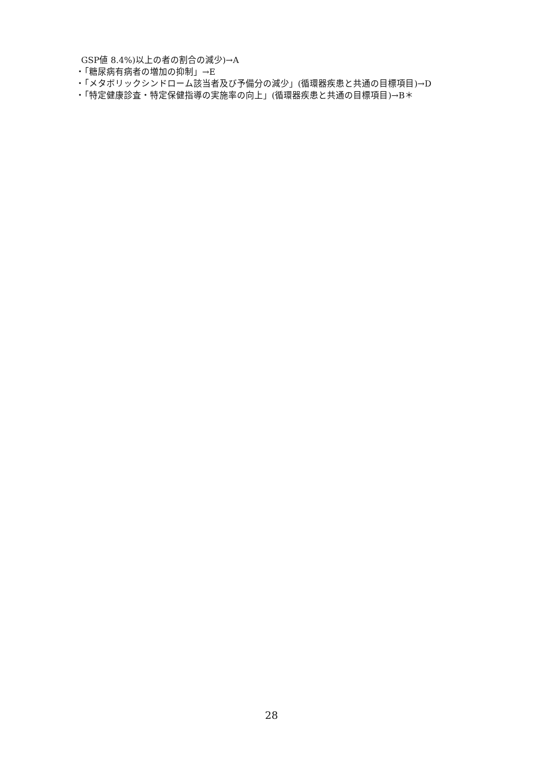GSP値 8.4%)以上の者の割合の減少)→A
・「糖尿病有病者の増加の抑制」→E
・「メタボリックシンドローム該当者及び予備分の減少」(循環器疾患と共通の目標項目)→D
・「特定健康診査・特定保健指導の実施率の向上」(循環器疾患と共通の目標項目)→B＊
28